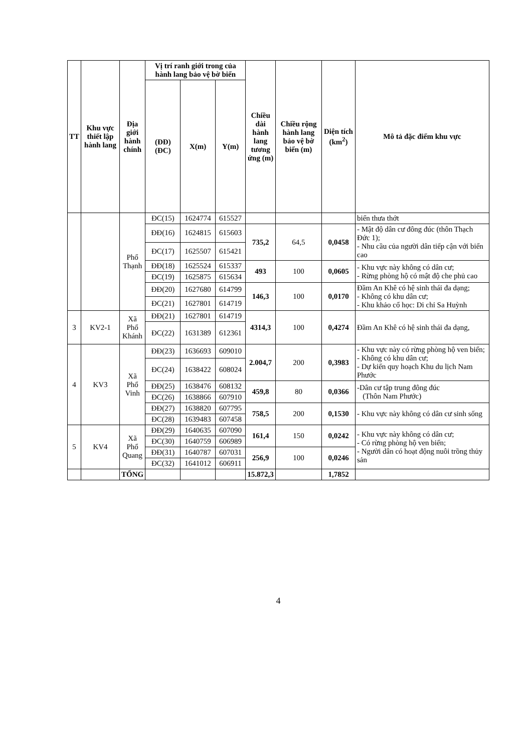| TT | Khu vực thiết lập hành lang | Địa giới hành chính | Vị trí ranh giới trong của hành lang bảo vệ bờ biển | | | Chiều dài hành lang tương ứng (m) | Chiều rộng hành lang bảo vệ bờ biển (m) | Diện tích (km<sup>2</sup>) | Mô tả đặc điểm khu vực |
| --- | --- | --- | --- | --- | --- | --- | --- | --- | --- |
| | | | (ĐĐ) (ĐC) | X(m) | Y(m) | | | | |
| | | Phổ Thạnh | ĐC(15) | 1624774 | 615527 | | | | biển thưa thớt |
| | | | ĐĐ(16) | 1624815 | 615603 | 735,2 | 64,5 | 0,0458 | - Mật độ dân cư đông đúc (thôn Thạch Đức 1); - Nhu cầu của người dân tiếp cận với biển cao |
| | | | ĐC(17) | 1625507 | 615421 | | | | |
| | | | ĐĐ(18) | 1625524 | 615337 | 493 | 100 | 0,0605 | - Khu vực này không có dân cư; - Rừng phòng hộ có mật độ che phủ cao |
| | | | ĐC(19) | 1625875 | 615634 | | | | |
| | | | ĐĐ(20) | 1627680 | 614799 | 146,3 | 100 | 0,0170 | Đầm An Khê có hệ sinh thái đa dạng; - Không có khu dân cư; - Khu khảo cổ học: Di chỉ Sa Huỳnh |
| | | | ĐC(21) | 1627801 | 614719 | | | | |
| 3 | KV2-1 | Xã Phổ Khánh | ĐĐ(21) | 1627801 | 614719 | 4314,3 | 100 | 0,4274 | Đầm An Khê có hệ sinh thái đa dạng, |
| | | | ĐC(22) | 1631389 | 612361 | | | | |
| 4 | KV3 | Xã Phổ Vinh | ĐĐ(23) | 1636693 | 609010 | 2.004,7 | 200 | 0,3983 | - Khu vực này có rừng phòng hộ ven biển; - Không có khu dân cư; - Dự kiến quy hoạch Khu du lịch Nam Phước |
| | | | ĐC(24) | 1638422 | 608024 | | | | |
| | | | ĐĐ(25) | 1638476 | 608132 | 459,8 | 80 | 0,0366 | -Dân cư tập trung đông đúc (Thôn Nam Phước) |
| | | | ĐC(26) | 1638866 | 607910 | | | | |
| | | | ĐĐ(27) | 1638820 | 607795 | 758,5 | 200 | 0,1530 | - Khu vực này không có dân cư sinh sống |
| | | | ĐC(28) | 1639483 | 607458 | | | | |
| 5 | KV4 | Xã Phổ Quang | ĐĐ(29) | 1640635 | 607090 | 161,4 | 150 | 0,0242 | - Khu vực này không có dân cư; - Có rừng phòng hộ ven biển; - Người dân có hoạt động nuôi trồng thủy sản |
| | | | ĐC(30) | 1640759 | 606989 | | | | |
| | | | ĐĐ(31) | 1640787 | 607031 | 256,9 | 100 | 0,0246 | |
| | | | ĐC(32) | 1641012 | 606911 | | | | |
| | | TỔNG | | | | 15.872,3 | | 1,7852 | |
4